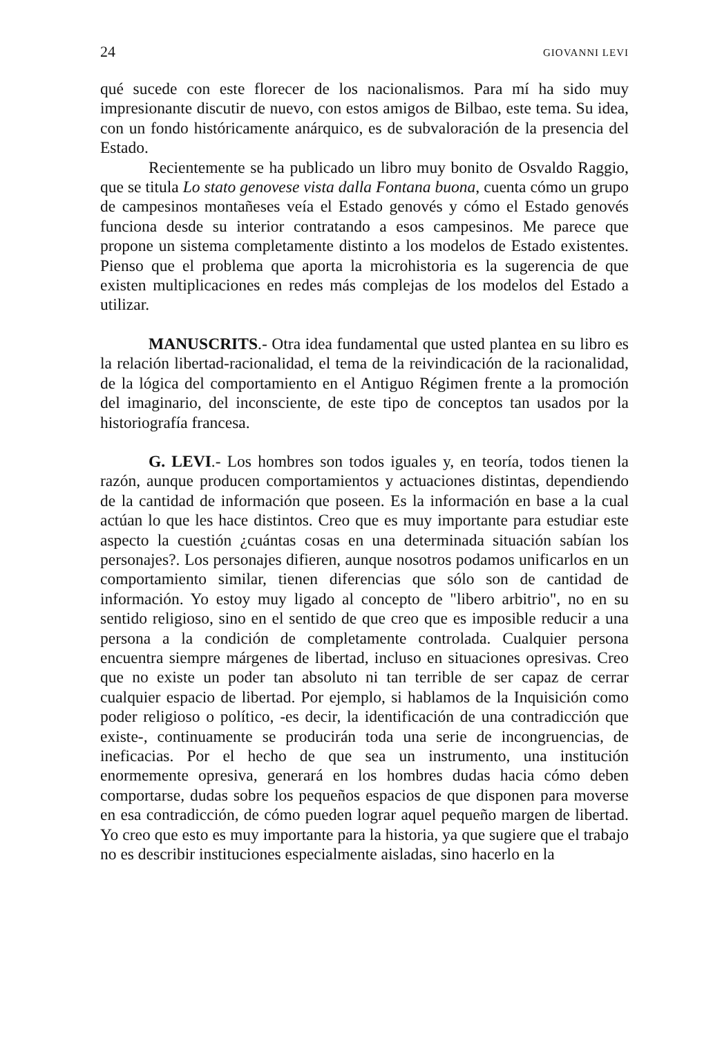24 GIOVANNI LEVI
qué sucede con este florecer de los nacionalismos. Para mí ha sido muy impresionante discutir de nuevo, con estos amigos de Bilbao, este tema. Su idea, con un fondo históricamente anárquico, es de subvaloración de la presencia del Estado.
Recientemente se ha publicado un libro muy bonito de Osvaldo Raggio, que se titula Lo stato genovese vista dalla Fontana buona, cuenta cómo un grupo de campesinos montañeses veía el Estado genovés y cómo el Estado genovés funciona desde su interior contratando a esos campesinos. Me parece que propone un sistema completamente distinto a los modelos de Estado existentes. Pienso que el problema que aporta la microhistoria es la sugerencia de que existen multiplicaciones en redes más complejas de los modelos del Estado a utilizar.
MANUSCRITS.- Otra idea fundamental que usted plantea en su libro es la relación libertad-racionalidad, el tema de la reivindicación de la racionalidad, de la lógica del comportamiento en el Antiguo Régimen frente a la promoción del imaginario, del inconsciente, de este tipo de conceptos tan usados por la historiografía francesa.
G. LEVI.- Los hombres son todos iguales y, en teoría, todos tienen la razón, aunque producen comportamientos y actuaciones distintas, dependiendo de la cantidad de información que poseen. Es la información en base a la cual actúan lo que les hace distintos. Creo que es muy importante para estudiar este aspecto la cuestión ¿cuántas cosas en una determinada situación sabían los personajes?. Los personajes difieren, aunque nosotros podamos unificarlos en un comportamiento similar, tienen diferencias que sólo son de cantidad de información. Yo estoy muy ligado al concepto de "libero arbitrio", no en su sentido religioso, sino en el sentido de que creo que es imposible reducir a una persona a la condición de completamente controlada. Cualquier persona encuentra siempre márgenes de libertad, incluso en situaciones opresivas. Creo que no existe un poder tan absoluto ni tan terrible de ser capaz de cerrar cualquier espacio de libertad. Por ejemplo, si hablamos de la Inquisición como poder religioso o político, -es decir, la identificación de una contradicción que existe-, continuamente se producirán toda una serie de incongruencias, de ineficacias. Por el hecho de que sea un instrumento, una institución enormemente opresiva, generará en los hombres dudas hacia cómo deben comportarse, dudas sobre los pequeños espacios de que disponen para moverse en esa contradicción, de cómo pueden lograr aquel pequeño margen de libertad. Yo creo que esto es muy importante para la historia, ya que sugiere que el trabajo no es describir instituciones especialmente aisladas, sino hacerlo en la